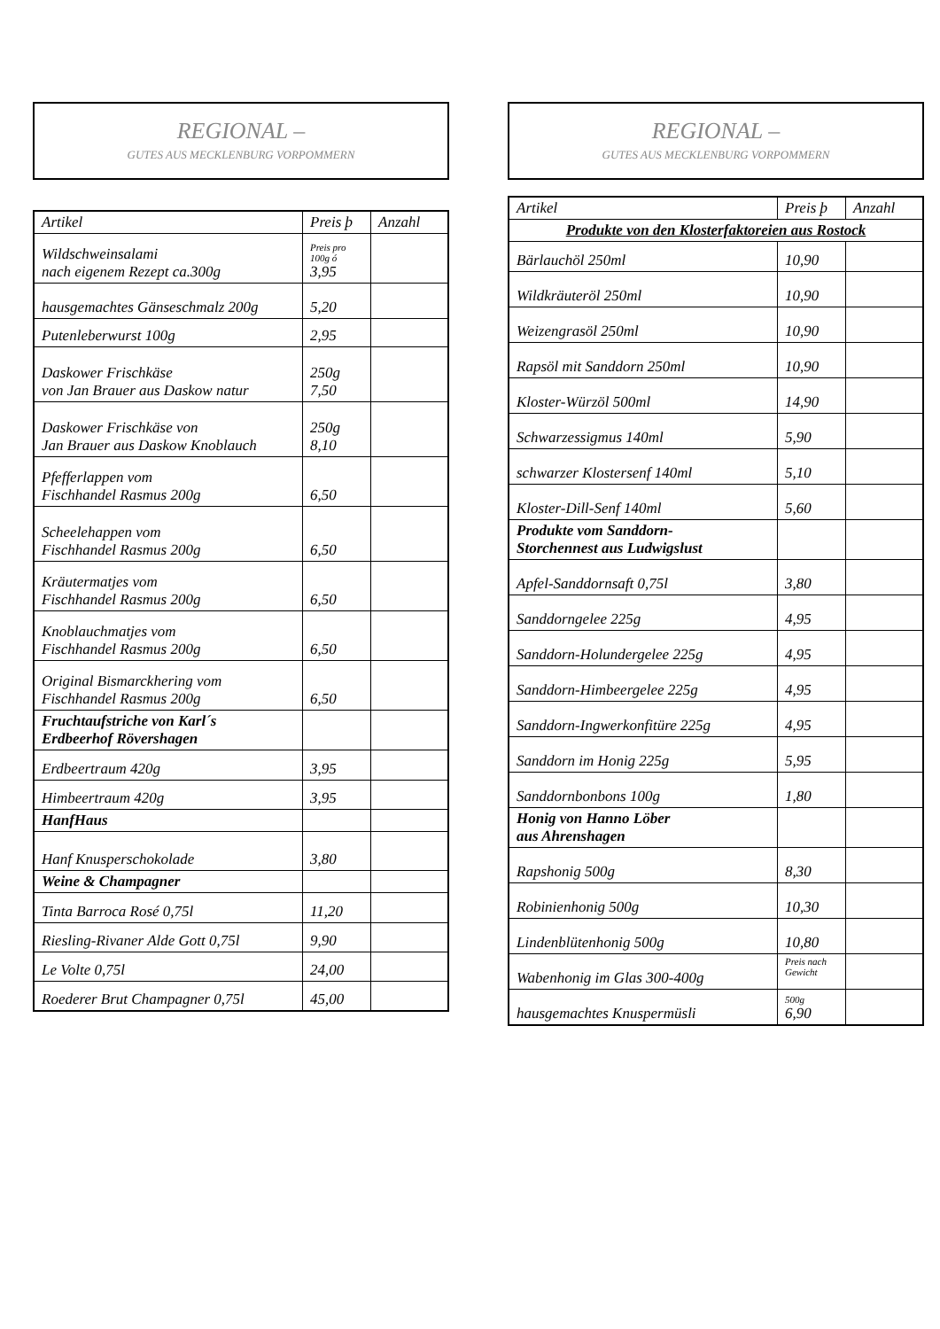REGIONAL –
GUTES AUS MECKLENBURG VORPOMMERN
| Artikel | Preis þ | Anzahl |
| --- | --- | --- |
| Wildschweinsalami nach eigenem Rezept ca.300g | Preis pro 100g ó 3,95 | |
| hausgemachtes Gänseschmalz 200g | 5,20 | |
| Putenleberwurst 100g | 2,95 | |
| Daskower Frischkäse von Jan Brauer aus Daskow natur | 250g 7,50 | |
| Daskower Frischkäse von Jan Brauer aus Daskow Knoblauch | 250g 8,10 | |
| Pfefferlappen vom Fischhandel Rasmus 200g | 6,50 | |
| Scheelehappen vom Fischhandel Rasmus 200g | 6,50 | |
| Kräutermatjes vom Fischhandel Rasmus 200g | 6,50 | |
| Knoblauchmatjes vom Fischhandel Rasmus 200g | 6,50 | |
| Original Bismarckhering vom Fischhandel Rasmus 200g | 6,50 | |
| Fruchtaufstriche von Karl´s Erdbeerhof Rövershagen | | |
| Erdbeertraum 420g | 3,95 | |
| Himbeertraum 420g | 3,95 | |
| HanfHaus | | |
| Hanf Knusperschokolade | 3,80 | |
| Weine & Champagner | | |
| Tinta Barroca Rosé 0,75l | 11,20 | |
| Riesling-Rivaner Alde Gott 0,75l | 9,90 | |
| Le Volte 0,75l | 24,00 | |
| Roederer Brut Champagner 0,75l | 45,00 | |
REGIONAL –
GUTES AUS MECKLENBURG VORPOMMERN
| Artikel | Preis þ | Anzahl |
| --- | --- | --- |
| Produkte von den Klosterfaktoreien aus Rostock | | |
| Bärlauchöl 250ml | 10,90 | |
| Wildkräuteröl 250ml | 10,90 | |
| Weizengrasöl 250ml | 10,90 | |
| Rapsöl mit Sanddorn 250ml | 10,90 | |
| Kloster-Würzöl 500ml | 14,90 | |
| Schwarzessigmus 140ml | 5,90 | |
| schwarzer Klostersenf 140ml | 5,10 | |
| Kloster-Dill-Senf 140ml | 5,60 | |
| Produkte vom Sanddorn- Storchennest aus Ludwigslust | | |
| Apfel-Sanddornsaft 0,75l | 3,80 | |
| Sanddorngelee 225g | 4,95 | |
| Sanddorn-Holundergelee 225g | 4,95 | |
| Sanddorn-Himbeergelee 225g | 4,95 | |
| Sanddorn-Ingwerkonfitüre 225g | 4,95 | |
| Sanddorn im Honig 225g | 5,95 | |
| Sanddornbonbons 100g | 1,80 | |
| Honig von Hanno Löber aus Ahrenshagen | | |
| Rapshonig 500g | 8,30 | |
| Robinienhonig 500g | 10,30 | |
| Lindenblütenhonig 500g | 10,80 | |
| Wabenhonig im Glas 300-400g | Preis nach Gewicht | |
| hausgemachtes Knuspermüsli | 500g 6,90 | |